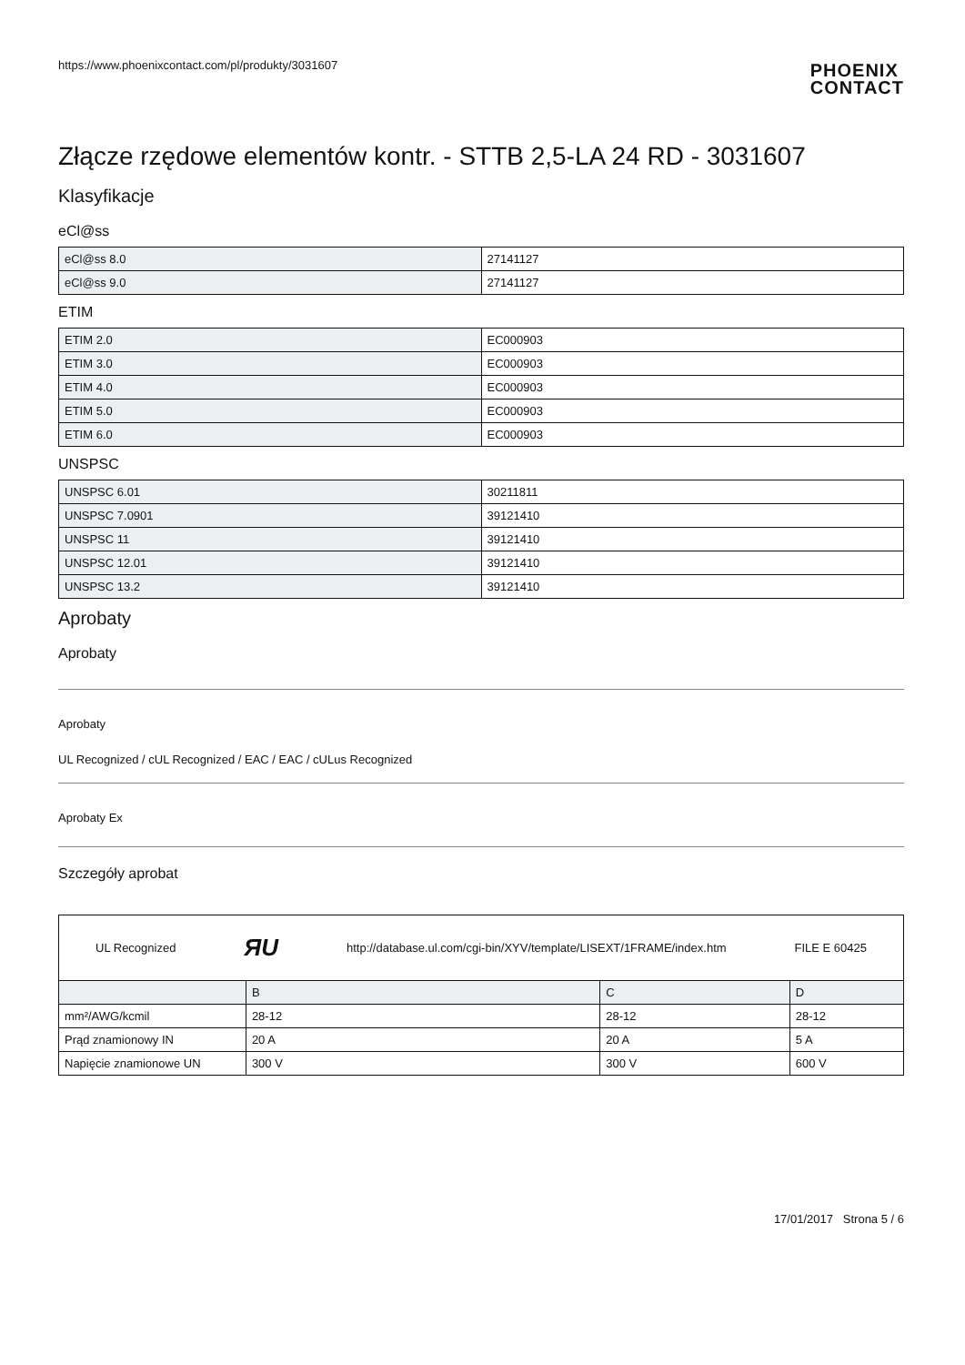https://www.phoenixcontact.com/pl/produkty/3031607
PHOENIX
CONTACT
Złącze rzędowe elementów kontr. - STTB 2,5-LA 24 RD - 3031607
Klasyfikacje
eCl@ss
| eCl@ss 8.0 | 27141127 |
| eCl@ss 9.0 | 27141127 |
ETIM
| ETIM 2.0 | EC000903 |
| ETIM 3.0 | EC000903 |
| ETIM 4.0 | EC000903 |
| ETIM 5.0 | EC000903 |
| ETIM 6.0 | EC000903 |
UNSPSC
| UNSPSC 6.01 | 30211811 |
| UNSPSC 7.0901 | 39121410 |
| UNSPSC 11 | 39121410 |
| UNSPSC 12.01 | 39121410 |
| UNSPSC 13.2 | 39121410 |
Aprobaty
Aprobaty
Aprobaty
UL Recognized / cUL Recognized / EAC / EAC / cULus Recognized
Aprobaty Ex
Szczegóły aprobat
| UL Recognized ЯU http://database.ul.com/cgi-bin/XYV/template/LISEXT/1FRAME/index.htm FILE E 60425 | | | |
| | B | C | D |
| mm²/AWG/kcmil | 28-12 | 28-12 | 28-12 |
| Prąd znamionowy IN | 20 A | 20 A | 5 A |
| Napięcie znamionowe UN | 300 V | 300 V | 600 V |
17/01/2017 Strona 5 / 6